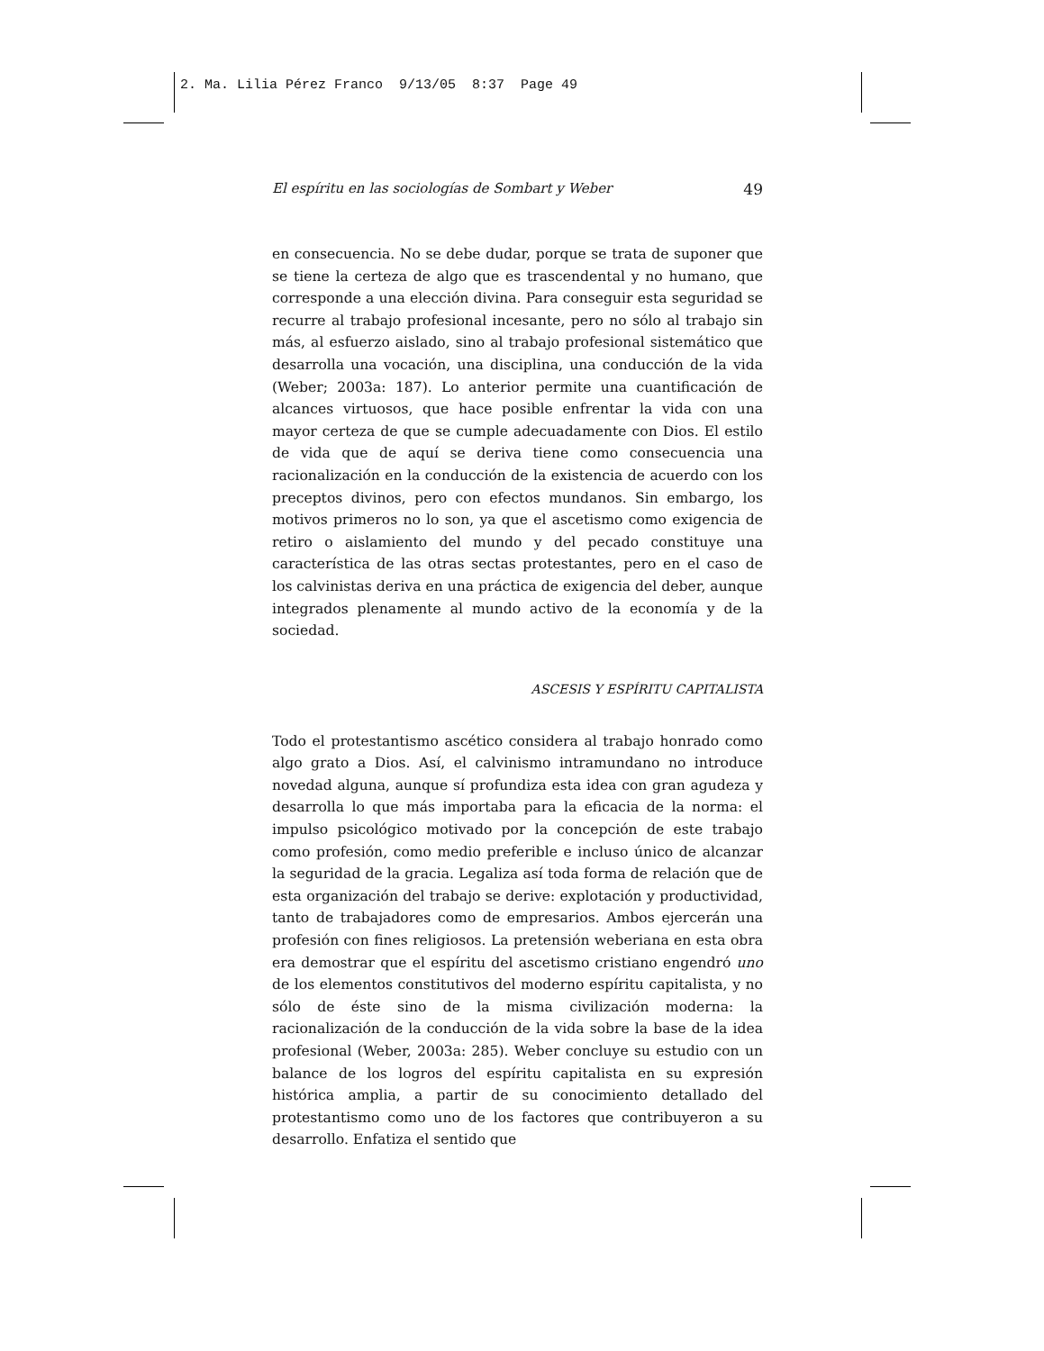2. Ma. Lilia Pérez Franco 9/13/05 8:37 Page 49
El espíritu en las sociologías de Sombart y Weber 49
en consecuencia. No se debe dudar, porque se trata de suponer que se tiene la certeza de algo que es trascendental y no humano, que corresponde a una elección divina. Para conseguir esta seguridad se recurre al trabajo profesional incesante, pero no sólo al trabajo sin más, al esfuerzo aislado, sino al trabajo profesional sistemático que desarrolla una vocación, una disciplina, una conducción de la vida (Weber; 2003a: 187). Lo anterior permite una cuantificación de alcances virtuosos, que hace posible enfrentar la vida con una mayor certeza de que se cumple adecuadamente con Dios. El estilo de vida que de aquí se deriva tiene como consecuencia una racionalización en la conducción de la existencia de acuerdo con los preceptos divinos, pero con efectos mundanos. Sin embargo, los motivos primeros no lo son, ya que el ascetismo como exigencia de retiro o aislamiento del mundo y del pecado constituye una característica de las otras sectas protestantes, pero en el caso de los calvinistas deriva en una práctica de exigencia del deber, aunque integrados plenamente al mundo activo de la economía y de la sociedad.
ASCESIS Y ESPÍRITU CAPITALISTA
Todo el protestantismo ascético considera al trabajo honrado como algo grato a Dios. Así, el calvinismo intramundano no introduce novedad alguna, aunque sí profundiza esta idea con gran agudeza y desarrolla lo que más importaba para la eficacia de la norma: el impulso psicológico motivado por la concepción de este trabajo como profesión, como medio preferible e incluso único de alcanzar la seguridad de la gracia. Legaliza así toda forma de relación que de esta organización del trabajo se derive: explotación y productividad, tanto de trabajadores como de empresarios. Ambos ejercerán una profesión con fines religiosos. La pretensión weberiana en esta obra era demostrar que el espíritu del ascetismo cristiano engendró uno de los elementos constitutivos del moderno espíritu capitalista, y no sólo de éste sino de la misma civilización moderna: la racionalización de la conducción de la vida sobre la base de la idea profesional (Weber, 2003a: 285). Weber concluye su estudio con un balance de los logros del espíritu capitalista en su expresión histórica amplia, a partir de su conocimiento detallado del protestantismo como uno de los factores que contribuyeron a su desarrollo. Enfatiza el sentido que